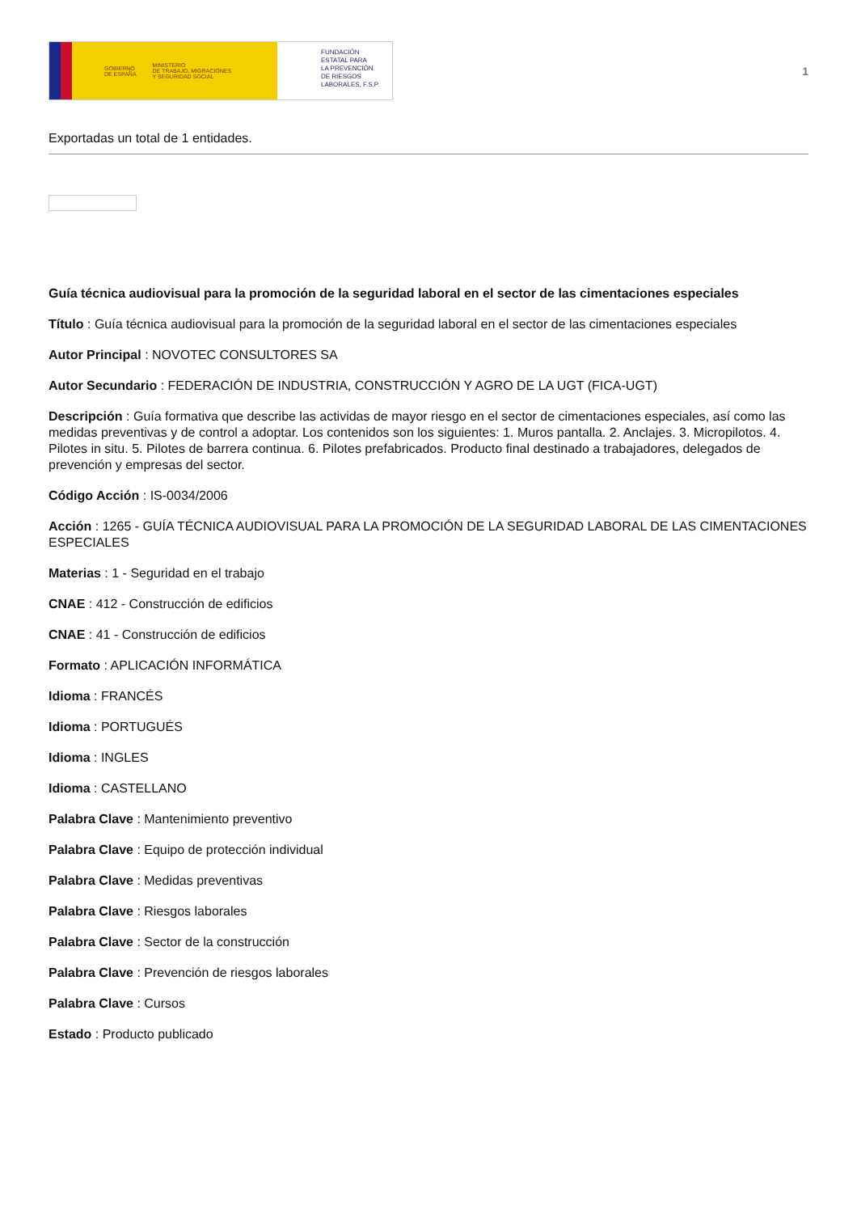GOBIERNO
DE ESPAÑA MINISTERIO
DE TRABAJO, MIGRACIONES
Y SEGURIDAD SOCIAL
FUNDACIÓN
ESTATAL PARA
LA PREVENCIÓN
DE RIESGOS
LABORALES, F.S.P.
1
Exportadas un total de 1 entidades.
Guía técnica audiovisual para la promoción de la seguridad laboral en el sector de las cimentaciones especiales
Título : Guía técnica audiovisual para la promoción de la seguridad laboral en el sector de las cimentaciones especiales
Autor Principal : NOVOTEC CONSULTORES SA
Autor Secundario : FEDERACIÓN DE INDUSTRIA, CONSTRUCCIÓN Y AGRO DE LA UGT (FICA-UGT)
Descripción : Guía formativa que describe las actividas de mayor riesgo en el sector de cimentaciones especiales, así como las medidas preventivas y de control a adoptar. Los contenidos son los siguientes: 1. Muros pantalla. 2. Anclajes. 3. Micropilotos. 4. Pilotes in situ. 5. Pilotes de barrera continua. 6. Pilotes prefabricados. Producto final destinado a trabajadores, delegados de prevención y empresas del sector.
Código Acción : IS-0034/2006
Acción : 1265 - GUÍA TÉCNICA AUDIOVISUAL PARA LA PROMOCIÓN DE LA SEGURIDAD LABORAL DE LAS CIMENTACIONES ESPECIALES
Materias : 1 - Seguridad en el trabajo
CNAE : 412 - Construcción de edificios
CNAE : 41 - Construcción de edificios
Formato : APLICACIÓN INFORMÁTICA
Idioma : FRANCÉS
Idioma : PORTUGUÉS
Idioma : INGLES
Idioma : CASTELLANO
Palabra Clave : Mantenimiento preventivo
Palabra Clave : Equipo de protección individual
Palabra Clave : Medidas preventivas
Palabra Clave : Riesgos laborales
Palabra Clave : Sector de la construcción
Palabra Clave : Prevención de riesgos laborales
Palabra Clave : Cursos
Estado : Producto publicado